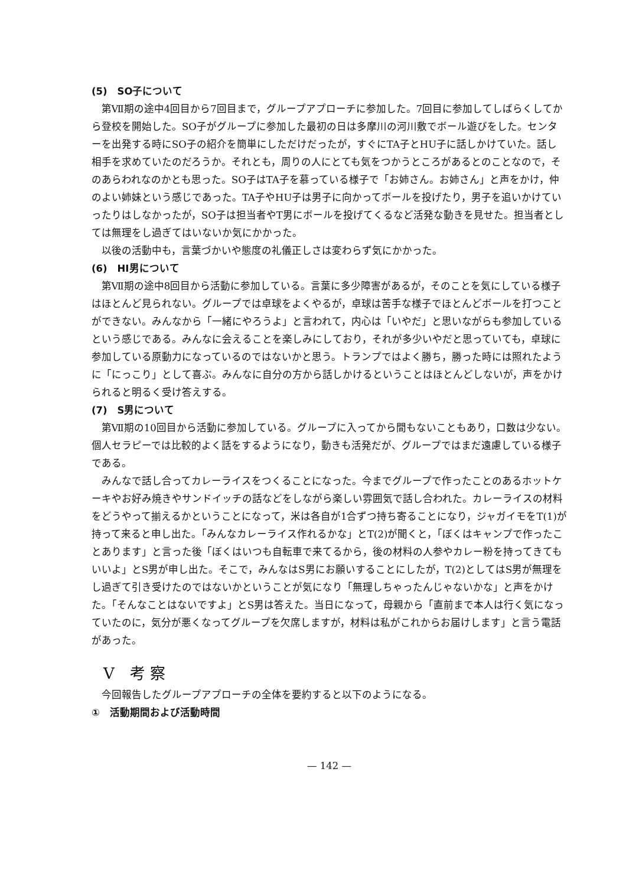(5)　SO子について
第Ⅶ期の途中4回目から7回目まで，グループアプローチに参加した。7回目に参加してしばらくしてから登校を開始した。SO子がグループに参加した最初の日は多摩川の河川敷でボール遊びをした。センターを出発する時にSO子の紹介を簡単にしただけだったが，すぐにTA子とHU子に話しかけていた。話し相手を求めていたのだろうか。それとも，周りの人にとても気をつかうところがあるとのことなので，そのあらわれなのかとも思った。SO子はTA子を慕っている様子で「お姉さん。お姉さん」と声をかけ，仲のよい姉妹という感じであった。TA子やHU子は男子に向かってボールを投げたり，男子を追いかけていったりはしなかったが，SO子は担当者やT男にボールを投げてくるなど活発な動きを見せた。担当者としては無理をし過ぎてはいないか気にかかった。
以後の活動中も，言葉づかいや態度の礼儀正しさは変わらず気にかかった。
(6)　HI男について
第Ⅶ期の途中8回目から活動に参加している。言葉に多少障害があるが，そのことを気にしている様子はほとんど見られない。グループでは卓球をよくやるが，卓球は苦手な様子でほとんどボールを打つことができない。みんなから「一緒にやろうよ」と言われて，内心は「いやだ」と思いながらも参加しているという感じである。みんなに会えることを楽しみにしており，それが多少いやだと思っていても，卓球に参加している原動力になっているのではないかと思う。トランプではよく勝ち，勝った時には照れたように「にっこり」として喜ぶ。みんなに自分の方から話しかけるということはほとんどしないが，声をかけられると明るく受け答えする。
(7)　S男について
第Ⅶ期の10回目から活動に参加している。グループに入ってから間もないこともあり，口数は少ない。個人セラピーでは比較的よく話をするようになり，動きも活発だが、グループではまだ遠慮している様子である。
みんなで話し合ってカレーライスをつくることになった。今までグループで作ったことのあるホットケーキやお好み焼きやサンドイッチの話などをしながら楽しい雰囲気で話し合われた。カレーライスの材料をどうやって揃えるかということになって，米は各自が1合ずつ持ち寄ることになり，ジャガイモをT(1)が持って来ると申し出た。「みんなカレーライス作れるかな」とT(2)が聞くと，「ぼくはキャンプで作ったことあります」と言った後「ぼくはいつも自転車で来てるから，後の材料の人参やカレー粉を持ってきてもいいよ」とS男が申し出た。そこで，みんなはS男にお願いすることにしたが，T(2)としてはS男が無理をし過ぎて引き受けたのではないかということが気になり「無理しちゃったんじゃないかな」と声をかけた。「そんなことはないですよ」とS男は答えた。当日になって，母親から「直前まで本人は行く気になっていたのに，気分が悪くなってグループを欠席しますが，材料は私がこれからお届けします」と言う電話があった。
V　考 察
今回報告したグループアプローチの全体を要約すると以下のようになる。
①　活動期間および活動時間
— 142 —